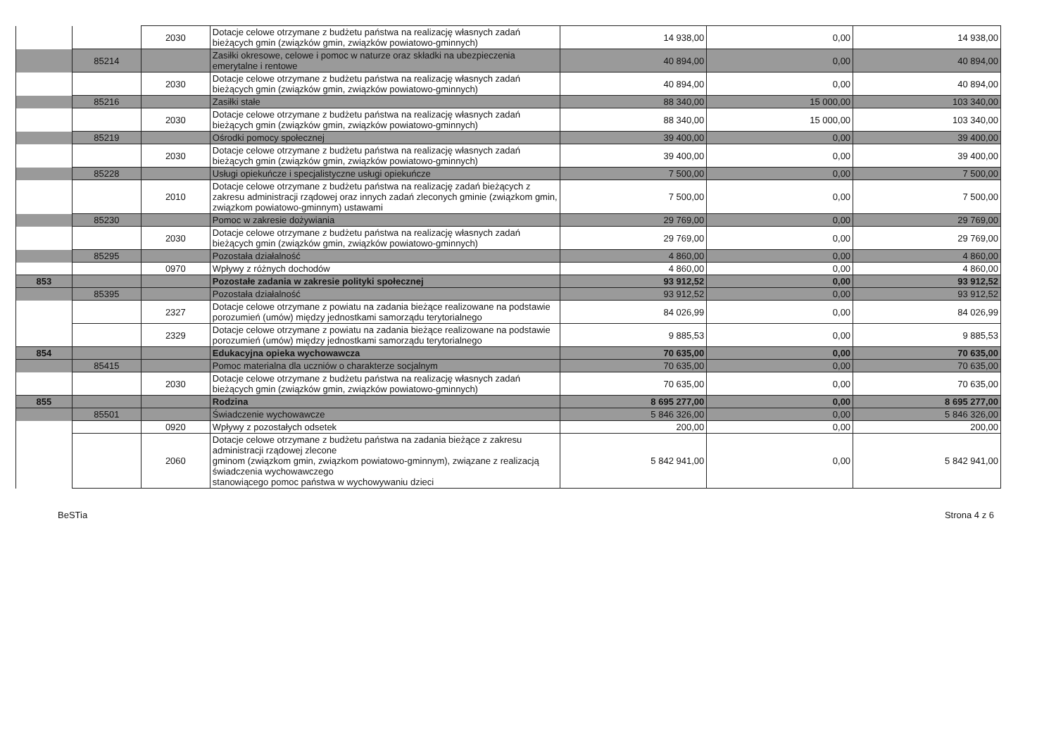| | | 2030 | Dotacje celowe otrzymane z budżetu państwa na realizację własnych zadań bieżących gmin (związków gmin, związków powiatowo-gminnych) | 14 938,00 | 0,00 | 14 938,00 |
| | 85214 | | Zasiłki okresowe, celowe i pomoc w naturze oraz składki na ubezpieczenia emerytalne i rentowe | 40 894,00 | 0,00 | 40 894,00 |
| | | 2030 | Dotacje celowe otrzymane z budżetu państwa na realizację własnych zadań bieżących gmin (związków gmin, związków powiatowo-gminnych) | 40 894,00 | 0,00 | 40 894,00 |
| | 85216 | | Zasiłki stałe | 88 340,00 | 15 000,00 | 103 340,00 |
| | | 2030 | Dotacje celowe otrzymane z budżetu państwa na realizację własnych zadań bieżących gmin (związków gmin, związków powiatowo-gminnych) | 88 340,00 | 15 000,00 | 103 340,00 |
| | 85219 | | Ośrodki pomocy społecznej | 39 400,00 | 0,00 | 39 400,00 |
| | | 2030 | Dotacje celowe otrzymane z budżetu państwa na realizację własnych zadań bieżących gmin (związków gmin, związków powiatowo-gminnych) | 39 400,00 | 0,00 | 39 400,00 |
| | 85228 | | Usługi opiekuńcze i specjalistyczne usługi opiekuńcze | 7 500,00 | 0,00 | 7 500,00 |
| | | 2010 | Dotacje celowe otrzymane z budżetu państwa na realizację zadań bieżących z zakresu administracji rządowej oraz innych zadań zleconych gminie (związkom gmin, związkom powiatowo-gminnym) ustawami | 7 500,00 | 0,00 | 7 500,00 |
| | 85230 | | Pomoc w zakresie dożywiania | 29 769,00 | 0,00 | 29 769,00 |
| | | 2030 | Dotacje celowe otrzymane z budżetu państwa na realizację własnych zadań bieżących gmin (związków gmin, związków powiatowo-gminnych) | 29 769,00 | 0,00 | 29 769,00 |
| | 85295 | | Pozostała działalność | 4 860,00 | 0,00 | 4 860,00 |
| | | 0970 | Wpływy z różnych dochodów | 4 860,00 | 0,00 | 4 860,00 |
| 853 | | | Pozostałe zadania w zakresie polityki społecznej | 93 912,52 | 0,00 | 93 912,52 |
| | 85395 | | Pozostała działalność | 93 912,52 | 0,00 | 93 912,52 |
| | | 2327 | Dotacje celowe otrzymane z powiatu na zadania bieżące realizowane na podstawie porozumień (umów) między jednostkami samorządu terytorialnego | 84 026,99 | 0,00 | 84 026,99 |
| | | 2329 | Dotacje celowe otrzymane z powiatu na zadania bieżące realizowane na podstawie porozumień (umów) między jednostkami samorządu terytorialnego | 9 885,53 | 0,00 | 9 885,53 |
| 854 | | | Edukacyjna opieka wychowawcza | 70 635,00 | 0,00 | 70 635,00 |
| | 85415 | | Pomoc materialna dla uczniów o charakterze socjalnym | 70 635,00 | 0,00 | 70 635,00 |
| | | 2030 | Dotacje celowe otrzymane z budżetu państwa na realizację własnych zadań bieżących gmin (związków gmin, związków powiatowo-gminnych) | 70 635,00 | 0,00 | 70 635,00 |
| 855 | | | Rodzina | 8 695 277,00 | 0,00 | 8 695 277,00 |
| | 85501 | | Świadczenie wychowawcze | 5 846 326,00 | 0,00 | 5 846 326,00 |
| | | 0920 | Wpływy z pozostałych odsetek | 200,00 | 0,00 | 200,00 |
| | | 2060 | Dotacje celowe otrzymane z budżetu państwa na zadania bieżące z zakresu administracji rządowej zlecone gminom (związkom gmin, związkom powiatowo-gminnym), związane z realizacją świadczenia wychowawczego stanowiącego pomoc państwa w wychowywaniu dzieci | 5 842 941,00 | 0,00 | 5 842 941,00 |
BeSTia Strona 4 z 6